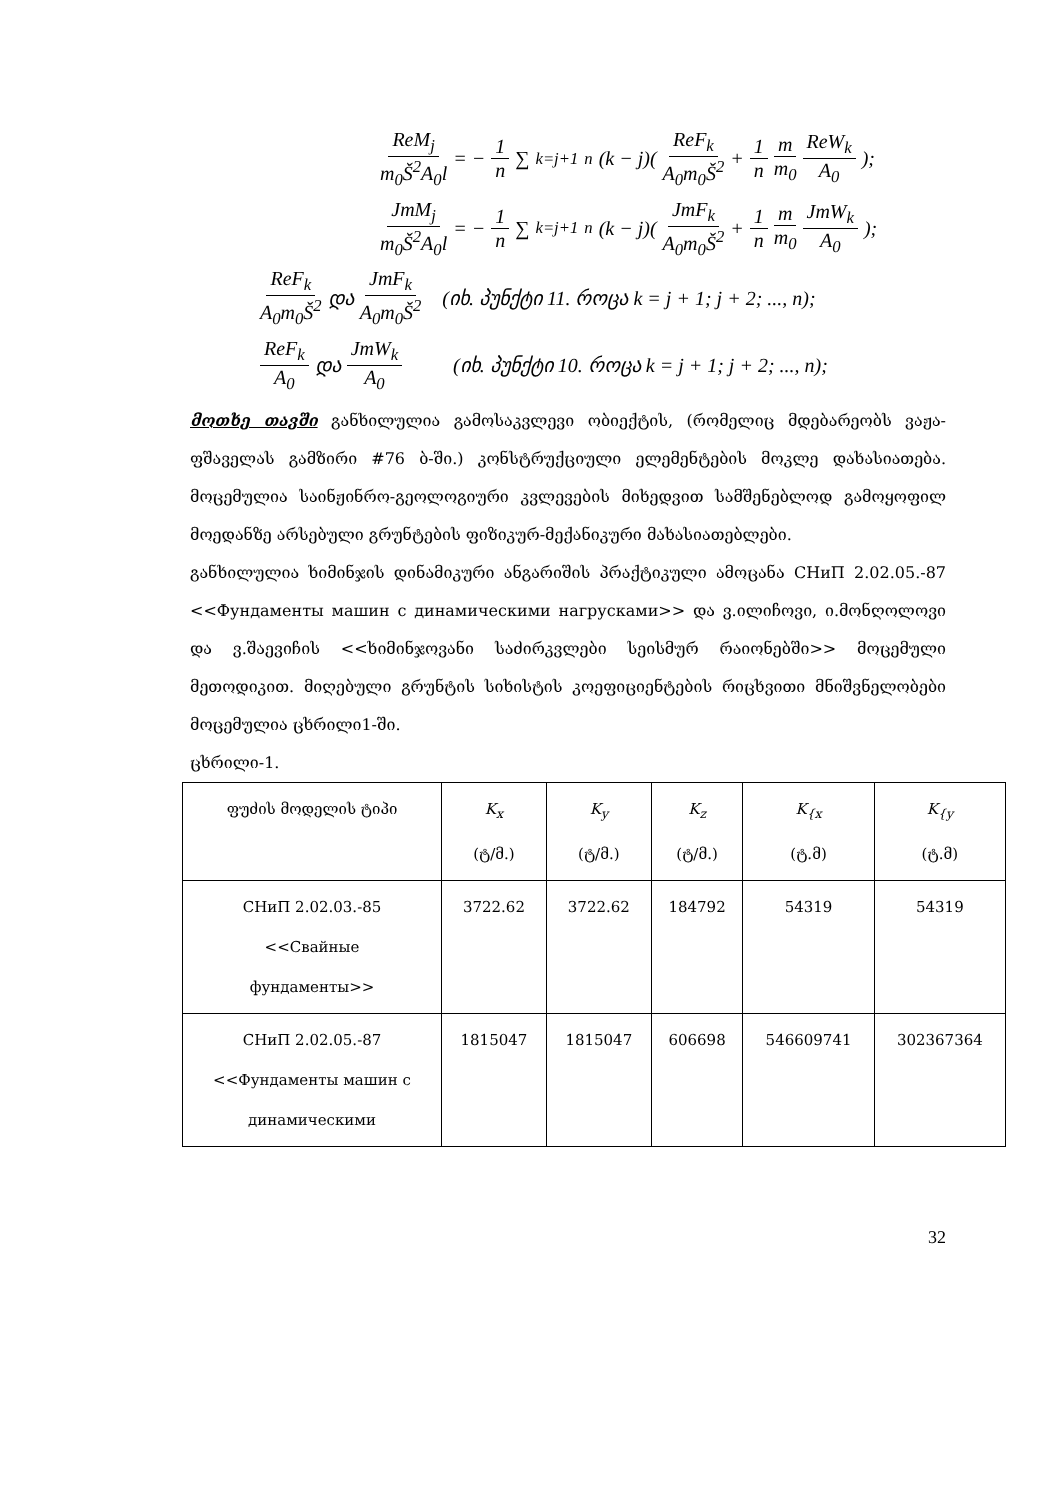ReM<sub>j</sub> m<sub>0</sub>Š<sup>2</sup>A<sub>0</sub>l = − 1 n ∑<sub>k=j+1</sub><sup>n</sup> (k − j)(ReF<sub>k</sub> A<sub>0</sub>m<sub>0</sub>Š<sup>2</sup> + 1 n m m<sub>0</sub> ReW<sub>k</sub> A<sub>0</sub>);
JmM<sub>j</sub> m<sub>0</sub>Š<sup>2</sup>A<sub>0</sub>l = − 1 n ∑<sub>k=j+1</sub><sup>n</sup> (k − j)(JmF<sub>k</sub> A<sub>0</sub>m<sub>0</sub>Š<sup>2</sup> + 1 n m m<sub>0</sub> JmW<sub>k</sub> A<sub>0</sub>);
ReF<sub>k</sub> A<sub>0</sub>m<sub>0</sub>Š<sup>2</sup> და JmF<sub>k</sub> A<sub>0</sub>m<sub>0</sub>Š<sup>2</sup> (იხ. პუნქტი 11. როცა k = j + 1; j + 2; ..., n);
ReF<sub>k</sub> A<sub>0</sub> და JmW<sub>k</sub> A<sub>0</sub> (იხ. პუნქტი 10. როცა k = j + 1; j + 2; ..., n);
მოთხე თავში განხილულია გამოსაკვლევი ობიექტის, (რომელიც მდებარეობს ვაჟა-ფშაველას გამზირი #76 ბ-ში.) კონსტრუქციული ელემენტების მოკლე დახასიათება. მოცემულია საინჟინრო-გეოლოგიური კვლევების მიხედვით სამშენებლოდ გამოყოფილ მოედანზე არსებული გრუნტების ფიზიკურ-მექანიკური მახასიათებლები.
განხილულია ხიმინჯის დინამიკური ანგარიშის პრაქტიკული ამოცანა СНиП 2.02.05.-87 <<Фундаменты машин с динамическими нагрусками>> და ვ.ილიჩოვი, ი.მონღოლოვი და ვ.შაევიჩის <<ხიმინჯოვანი საძირკვლები სეისმურ რაიონებში>> მოცემული მეთოდიკით. მიღებული გრუნტის სიხისტის კოეფიციენტების რიცხვითი მნიშვნელობები მოცემულია ცხრილი1-ში.
ცხრილი-1.
| ფუძის მოდელის ტიპი | K<sub>x</sub> (ტ/მ.) | K<sub>y</sub> (ტ/მ.) | K<sub>z</sub> (ტ/მ.) | K<sub>{x</sub> (ტ.მ) | K<sub>{y</sub> (ტ.მ) |
| СНиП 2.02.03.-85 <<Свайные фундаменты>> | 3722.62 | 3722.62 | 184792 | 54319 | 54319 |
| СНиП 2.02.05.-87 <<Фундаменты машин с динамическими | 1815047 | 1815047 | 606698 | 546609741 | 302367364 |
32